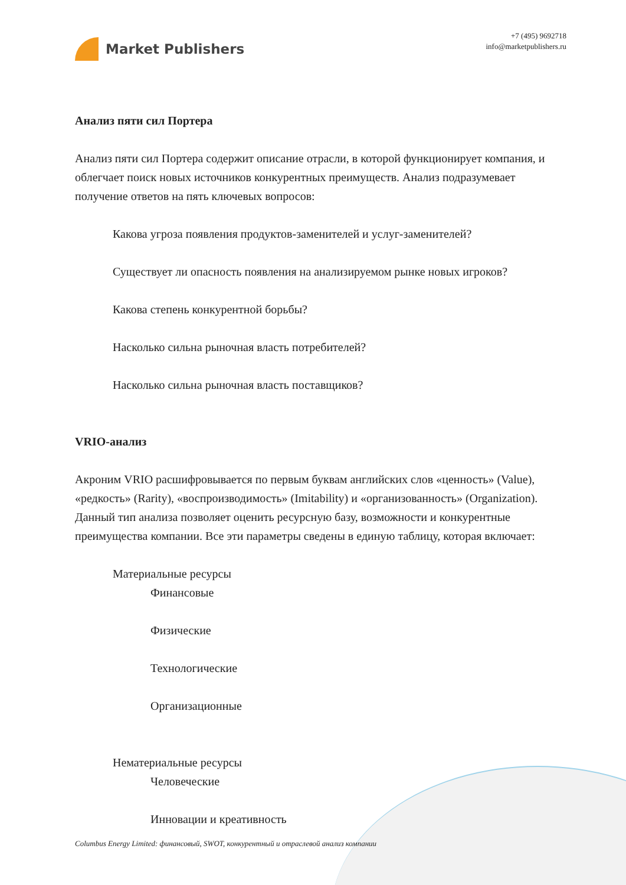Market Publishers
+7 (495) 9692718
info@marketpublishers.ru
Анализ пяти сил Портера
Анализ пяти сил Портера содержит описание отрасли, в которой функционирует компания, и облегчает поиск новых источников конкурентных преимуществ. Анализ подразумевает получение ответов на пять ключевых вопросов:
Какова угроза появления продуктов-заменителей и услуг-заменителей?
Существует ли опасность появления на анализируемом рынке новых игроков?
Какова степень конкурентной борьбы?
Насколько сильна рыночная власть потребителей?
Насколько сильна рыночная власть поставщиков?
VRIO-анализ
Акроним VRIO расшифровывается по первым буквам английских слов «ценность» (Value), «редкость» (Rarity), «воспроизводимость» (Imitability) и «организованность» (Organization). Данный тип анализа позволяет оценить ресурсную базу, возможности и конкурентные преимущества компании. Все эти параметры сведены в единую таблицу, которая включает:
Материальные ресурсы
Финансовые
Физические
Технологические
Организационные
Нематериальные ресурсы
Человеческие
Инновации и креативность
Columbus Energy Limited: финансовый, SWOT, конкурентный и отраслевой анализ компании